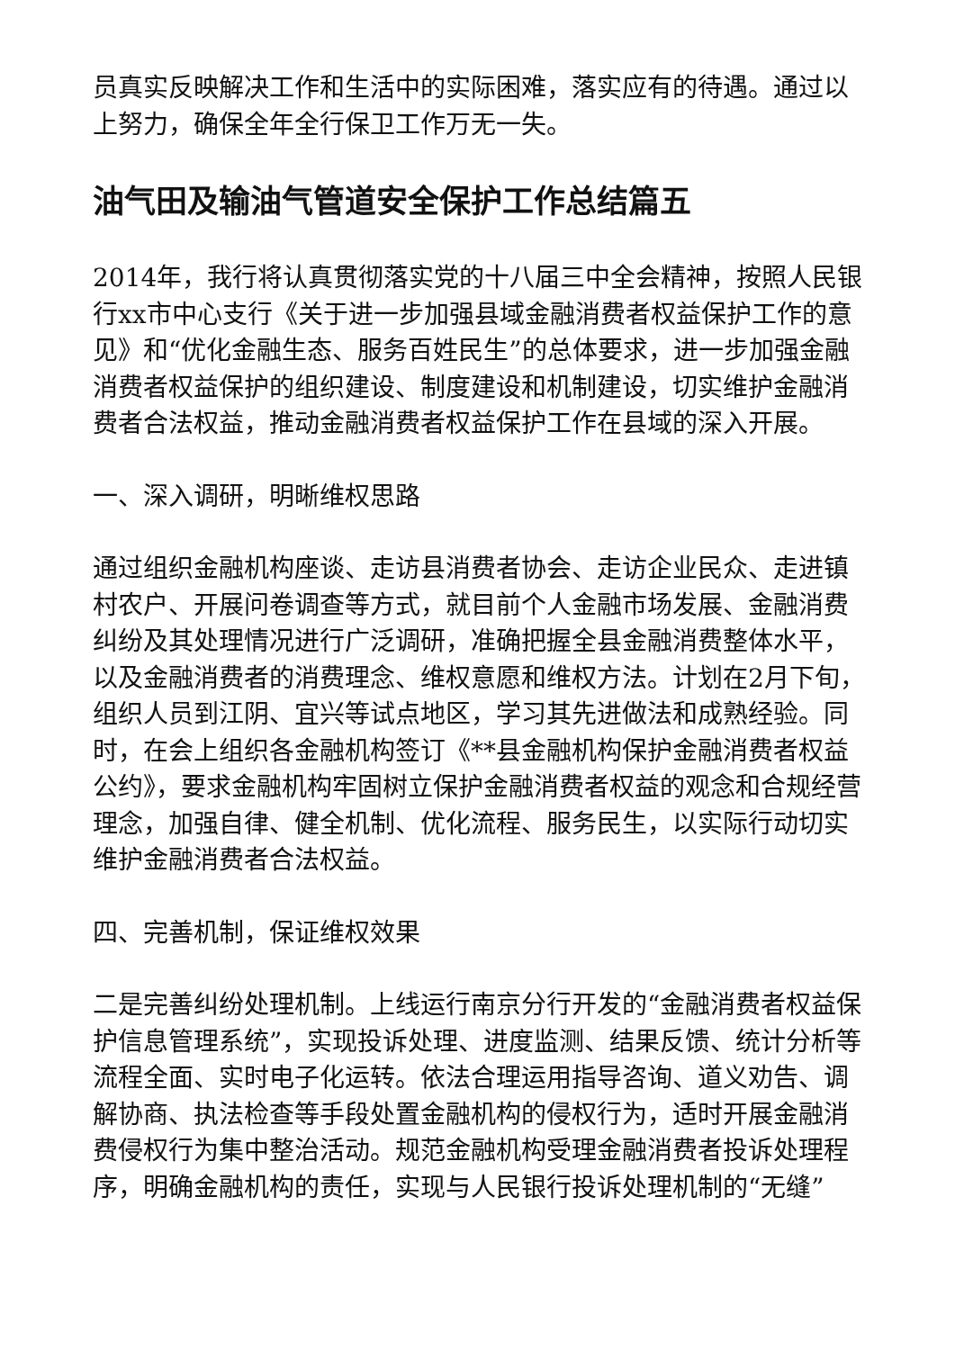员真实反映解决工作和生活中的实际困难，落实应有的待遇。通过以上努力，确保全年全行保卫工作万无一失。
油气田及输油气管道安全保护工作总结篇五
2014年，我行将认真贯彻落实党的十八届三中全会精神，按照人民银行xx市中心支行《关于进一步加强县域金融消费者权益保护工作的意见》和“优化金融生态、服务百姓民生”的总体要求，进一步加强金融消费者权益保护的组织建设、制度建设和机制建设，切实维护金融消费者合法权益，推动金融消费者权益保护工作在县域的深入开展。
一、深入调研，明晰维权思路
通过组织金融机构座谈、走访县消费者协会、走访企业民众、走进镇村农户、开展问卷调查等方式，就目前个人金融市场发展、金融消费纠纷及其处理情况进行广泛调研，准确把握全县金融消费整体水平，以及金融消费者的消费理念、维权意愿和维权方法。计划在2月下旬，组织人员到江阴、宜兴等试点地区，学习其先进做法和成熟经验。同时，在会上组织各金融机构签订《**县金融机构保护金融消费者权益公约》，要求金融机构牢固树立保护金融消费者权益的观念和合规经营理念，加强自律、健全机制、优化流程、服务民生，以实际行动切实维护金融消费者合法权益。
四、完善机制，保证维权效果
二是完善纠纷处理机制。上线运行南京分行开发的“金融消费者权益保护信息管理系统”，实现投诉处理、进度监测、结果反馈、统计分析等流程全面、实时电子化运转。依法合理运用指导咨询、道义劝告、调解协商、执法检查等手段处置金融机构的侵权行为，适时开展金融消费侵权行为集中整治活动。规范金融机构受理金融消费者投诉处理程序，明确金融机构的责任，实现与人民银行投诉处理机制的“无缝”